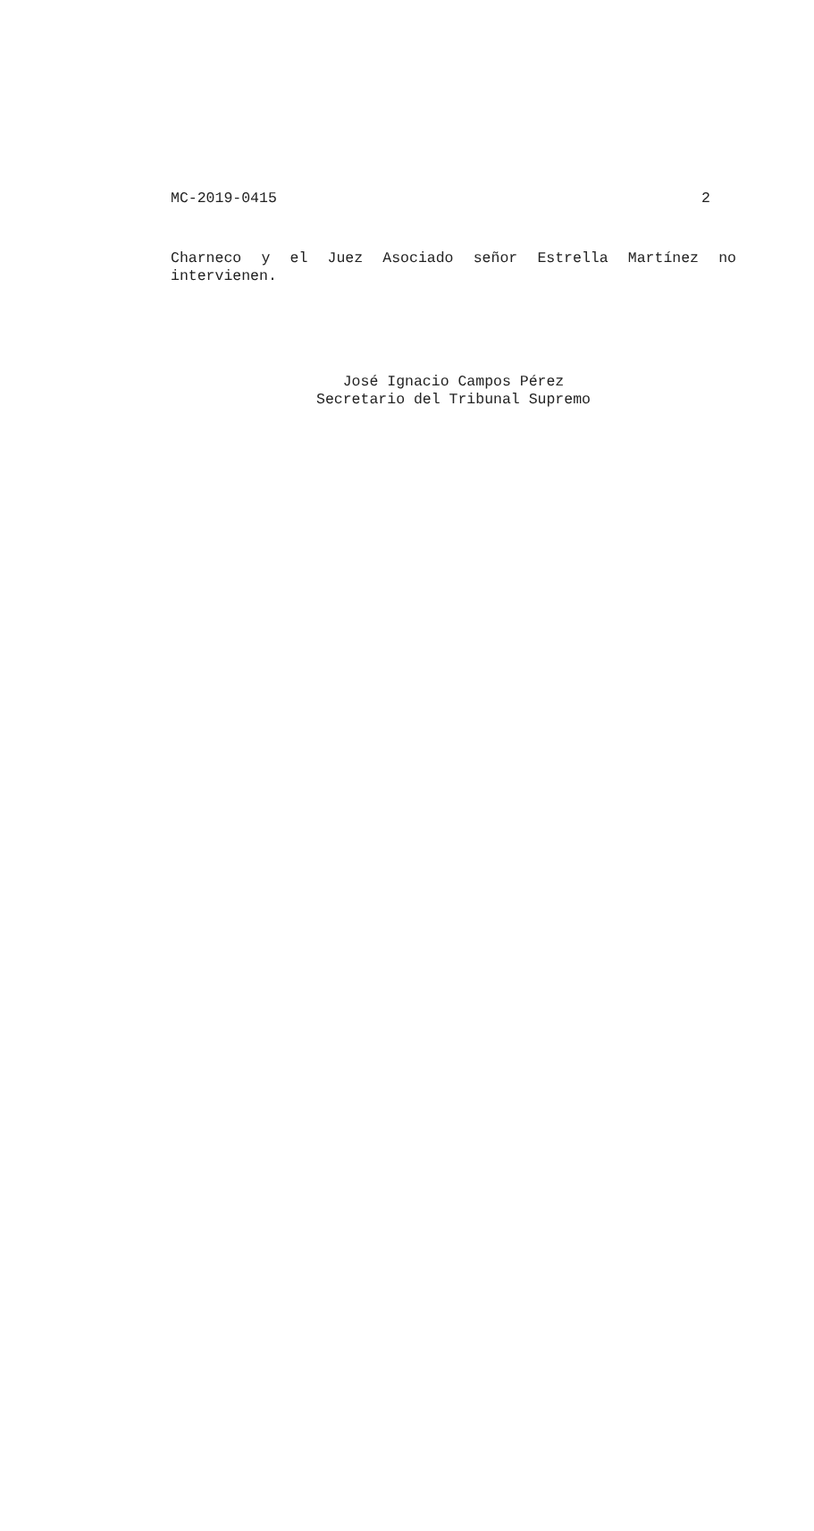MC-2019-0415 2
Charneco y el Juez Asociado señor Estrella Martínez no intervienen.
José Ignacio Campos Pérez
Secretario del Tribunal Supremo